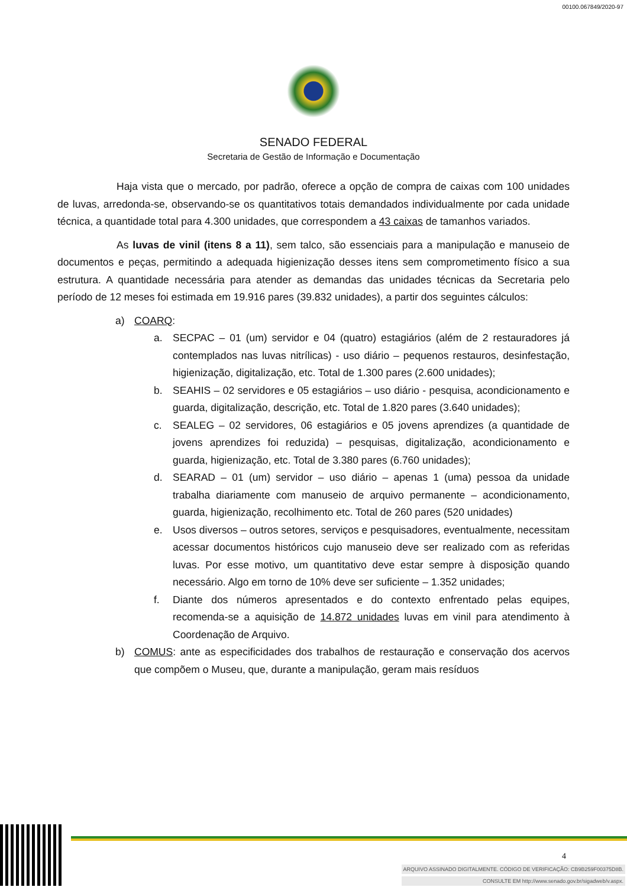00100.067849/2020-97
SENADO FEDERAL
Secretaria de Gestão de Informação e Documentação
Haja vista que o mercado, por padrão, oferece a opção de compra de caixas com 100 unidades de luvas, arredonda-se, observando-se os quantitativos totais demandados individualmente por cada unidade técnica, a quantidade total para 4.300 unidades, que correspondem a 43 caixas de tamanhos variados.
As luvas de vinil (itens 8 a 11), sem talco, são essenciais para a manipulação e manuseio de documentos e peças, permitindo a adequada higienização desses itens sem comprometimento físico a sua estrutura. A quantidade necessária para atender as demandas das unidades técnicas da Secretaria pelo período de 12 meses foi estimada em 19.916 pares (39.832 unidades), a partir dos seguintes cálculos:
a) COARQ:
a. SECPAC – 01 (um) servidor e 04 (quatro) estagiários (além de 2 restauradores já contemplados nas luvas nitrílicas) - uso diário – pequenos restauros, desinfestação, higienização, digitalização, etc. Total de 1.300 pares (2.600 unidades);
b. SEAHIS – 02 servidores e 05 estagiários – uso diário - pesquisa, acondicionamento e guarda, digitalização, descrição, etc. Total de 1.820 pares (3.640 unidades);
c. SEALEG – 02 servidores, 06 estagiários e 05 jovens aprendizes (a quantidade de jovens aprendizes foi reduzida) – pesquisas, digitalização, acondicionamento e guarda, higienização, etc. Total de 3.380 pares (6.760 unidades);
d. SEARAD – 01 (um) servidor – uso diário – apenas 1 (uma) pessoa da unidade trabalha diariamente com manuseio de arquivo permanente – acondicionamento, guarda, higienização, recolhimento etc. Total de 260 pares (520 unidades)
e. Usos diversos – outros setores, serviços e pesquisadores, eventualmente, necessitam acessar documentos históricos cujo manuseio deve ser realizado com as referidas luvas. Por esse motivo, um quantitativo deve estar sempre à disposição quando necessário. Algo em torno de 10% deve ser suficiente – 1.352 unidades;
f. Diante dos números apresentados e do contexto enfrentado pelas equipes, recomenda-se a aquisição de 14.872 unidades luvas em vinil para atendimento à Coordenação de Arquivo.
b) COMUS: ante as especificidades dos trabalhos de restauração e conservação dos acervos que compõem o Museu, que, durante a manipulação, geram mais resíduos
4
ARQUIVO ASSINADO DIGITALMENTE. CÓDIGO DE VERIFICAÇÃO: CB9B259F00375D8B.
CONSULTE EM http://www.senado.gov.br/sigadweb/v.aspx.